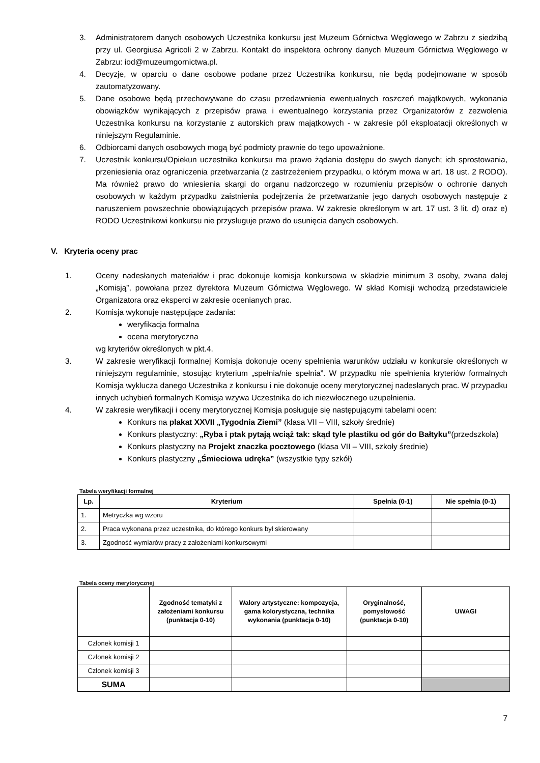3. Administratorem danych osobowych Uczestnika konkursu jest Muzeum Górnictwa Węglowego w Zabrzu z siedzibą przy ul. Georgiusa Agricoli 2 w Zabrzu. Kontakt do inspektora ochrony danych Muzeum Górnictwa Węglowego w Zabrzu: iod@muzeumgornictwa.pl.
4. Decyzje, w oparciu o dane osobowe podane przez Uczestnika konkursu, nie będą podejmowane w sposób zautomatyzowany.
5. Dane osobowe będą przechowywane do czasu przedawnienia ewentualnych roszczeń majątkowych, wykonania obowiązków wynikających z przepisów prawa i ewentualnego korzystania przez Organizatorów z zezwolenia Uczestnika konkursu na korzystanie z autorskich praw majątkowych - w zakresie pól eksploatacji określonych w niniejszym Regulaminie.
6. Odbiorcami danych osobowych mogą być podmioty prawnie do tego upoważnione.
7. Uczestnik konkursu/Opiekun uczestnika konkursu ma prawo żądania dostępu do swych danych; ich sprostowania, przeniesienia oraz ograniczenia przetwarzania (z zastrzeżeniem przypadku, o którym mowa w art. 18 ust. 2 RODO). Ma również prawo do wniesienia skargi do organu nadzorczego w rozumieniu przepisów o ochronie danych osobowych w każdym przypadku zaistnienia podejrzenia że przetwarzanie jego danych osobowych następuje z naruszeniem powszechnie obowiązujących przepisów prawa. W zakresie określonym w art. 17 ust. 3 lit. d) oraz e) RODO Uczestnikowi konkursu nie przysługuje prawo do usunięcia danych osobowych.
V. Kryteria oceny prac
1. Oceny nadesłanych materiałów i prac dokonuje komisja konkursowa w składzie minimum 3 osoby, zwana dalej „Komisją”, powołana przez dyrektora Muzeum Górnictwa Węglowego. W skład Komisji wchodzą przedstawiciele Organizatora oraz eksperci w zakresie ocenianych prac.
2. Komisja wykonuje następujące zadania:
weryfikacja formalna
ocena merytoryczna
wg kryteriów określonych w pkt.4.
3. W zakresie weryfikacji formalnej Komisja dokonuje oceny spełnienia warunków udziału w konkursie określonych w niniejszym regulaminie, stosując kryterium „spełnia/nie spełnia”. W przypadku nie spełnienia kryteriów formalnych Komisja wyklucza danego Uczestnika z konkursu i nie dokonuje oceny merytorycznej nadesłanych prac. W przypadku innych uchybień formalnych Komisja wzywa Uczestnika do ich niezwłocznego uzupełnienia.
4. W zakresie weryfikacji i oceny merytorycznej Komisja posługuje się następującymi tabelami ocen:
Konkurs na plakat XXVII „Tygodnia Ziemi” (klasa VII – VIII, szkoły średnie)
Konkurs plastyczny: „Ryba i ptak pytają wciąż tak: skąd tyle plastiku od gór do Bałtyku”(przedszkola)
Konkurs plastyczny na Projekt znaczka pocztowego (klasa VII – VIII, szkoły średnie)
Konkurs plastyczny „Śmieciowa udręka” (wszystkie typy szkół)
Tabela weryfikacji formalnej
| Lp. | Kryterium | Spełnia (0-1) | Nie spełnia (0-1) |
| --- | --- | --- | --- |
| 1. | Metryczka wg wzoru | | |
| 2. | Praca wykonana przez uczestnika, do którego konkurs był skierowany | | |
| 3. | Zgodność wymiarów pracy z założeniami konkursowymi | | |
Tabela oceny merytorycznej
| | Zgodność tematyki z założeniami konkursu (punktacja 0-10) | Walory artystyczne: kompozycja, gama kolorystyczna, technika wykonania (punktacja 0-10) | Oryginalność, pomysłowość (punktacja 0-10) | UWAGI |
| --- | --- | --- | --- | --- |
| Członek komisji 1 | | | | |
| Członek komisji 2 | | | | |
| Członek komisji 3 | | | | |
| SUMA | | | | |
7